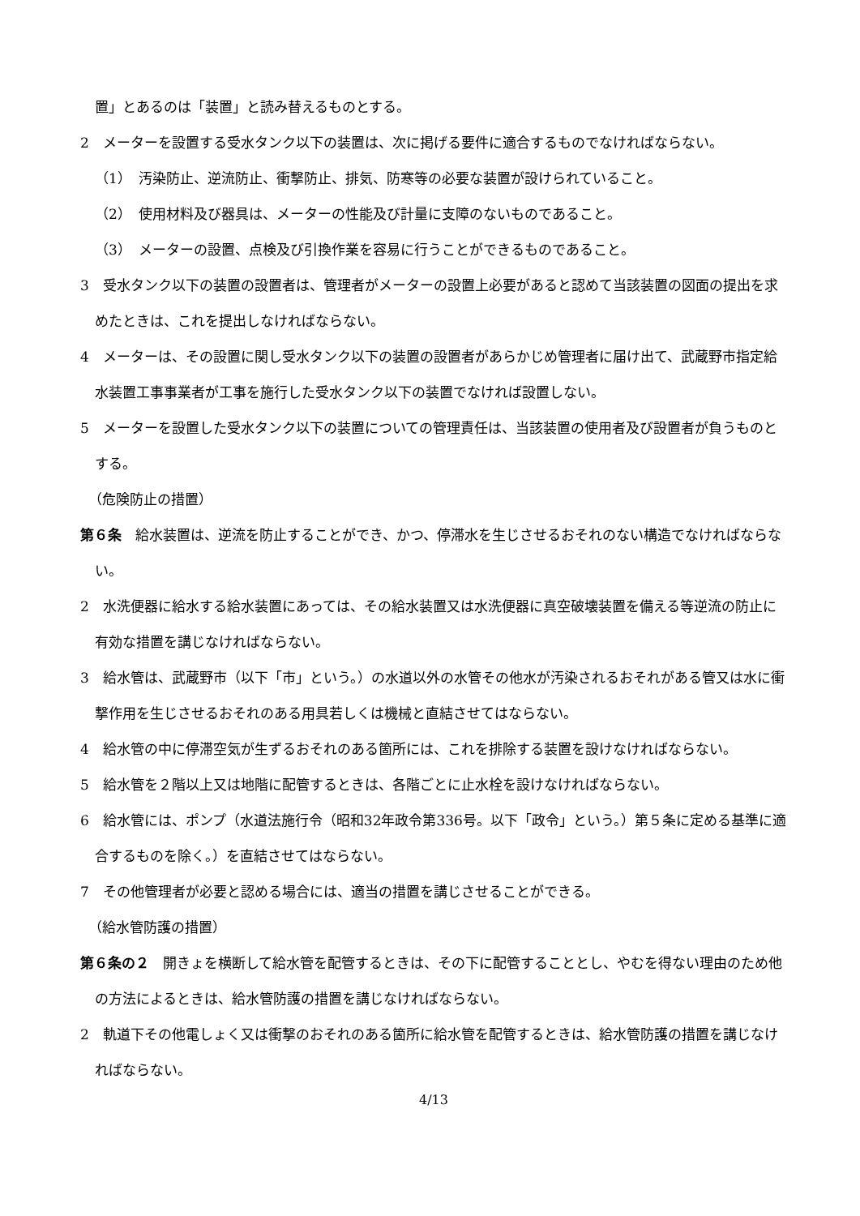置」とあるのは「装置」と読み替えるものとする。
2　メーターを設置する受水タンク以下の装置は、次に掲げる要件に適合するものでなければならない。
（1）　汚染防止、逆流防止、衝撃防止、排気、防寒等の必要な装置が設けられていること。
（2）　使用材料及び器具は、メーターの性能及び計量に支障のないものであること。
（3）　メーターの設置、点検及び引換作業を容易に行うことができるものであること。
3　受水タンク以下の装置の設置者は、管理者がメーターの設置上必要があると認めて当該装置の図面の提出を求めたときは、これを提出しなければならない。
4　メーターは、その設置に関し受水タンク以下の装置の設置者があらかじめ管理者に届け出て、武蔵野市指定給水装置工事事業者が工事を施行した受水タンク以下の装置でなければ設置しない。
5　メーターを設置した受水タンク以下の装置についての管理責任は、当該装置の使用者及び設置者が負うものとする。
（危険防止の措置）
第６条　給水装置は、逆流を防止することができ、かつ、停滞水を生じさせるおそれのない構造でなければならない。
2　水洗便器に給水する給水装置にあっては、その給水装置又は水洗便器に真空破壊装置を備える等逆流の防止に有効な措置を講じなければならない。
3　給水管は、武蔵野市（以下「市」という。）の水道以外の水管その他水が汚染されるおそれがある管又は水に衝撃作用を生じさせるおそれのある用具若しくは機械と直結させてはならない。
4　給水管の中に停滞空気が生ずるおそれのある箇所には、これを排除する装置を設けなければならない。
5　給水管を２階以上又は地階に配管するときは、各階ごとに止水栓を設けなければならない。
6　給水管には、ポンプ（水道法施行令（昭和32年政令第336号。以下「政令」という。）第５条に定める基準に適合するものを除く。）を直結させてはならない。
7　その他管理者が必要と認める場合には、適当の措置を講じさせることができる。
（給水管防護の措置）
第６条の２　開きょを横断して給水管を配管するときは、その下に配管することとし、やむを得ない理由のため他の方法によるときは、給水管防護の措置を講じなければならない。
2　軌道下その他電しょく又は衝撃のおそれのある箇所に給水管を配管するときは、給水管防護の措置を講じなければならない。
4/13